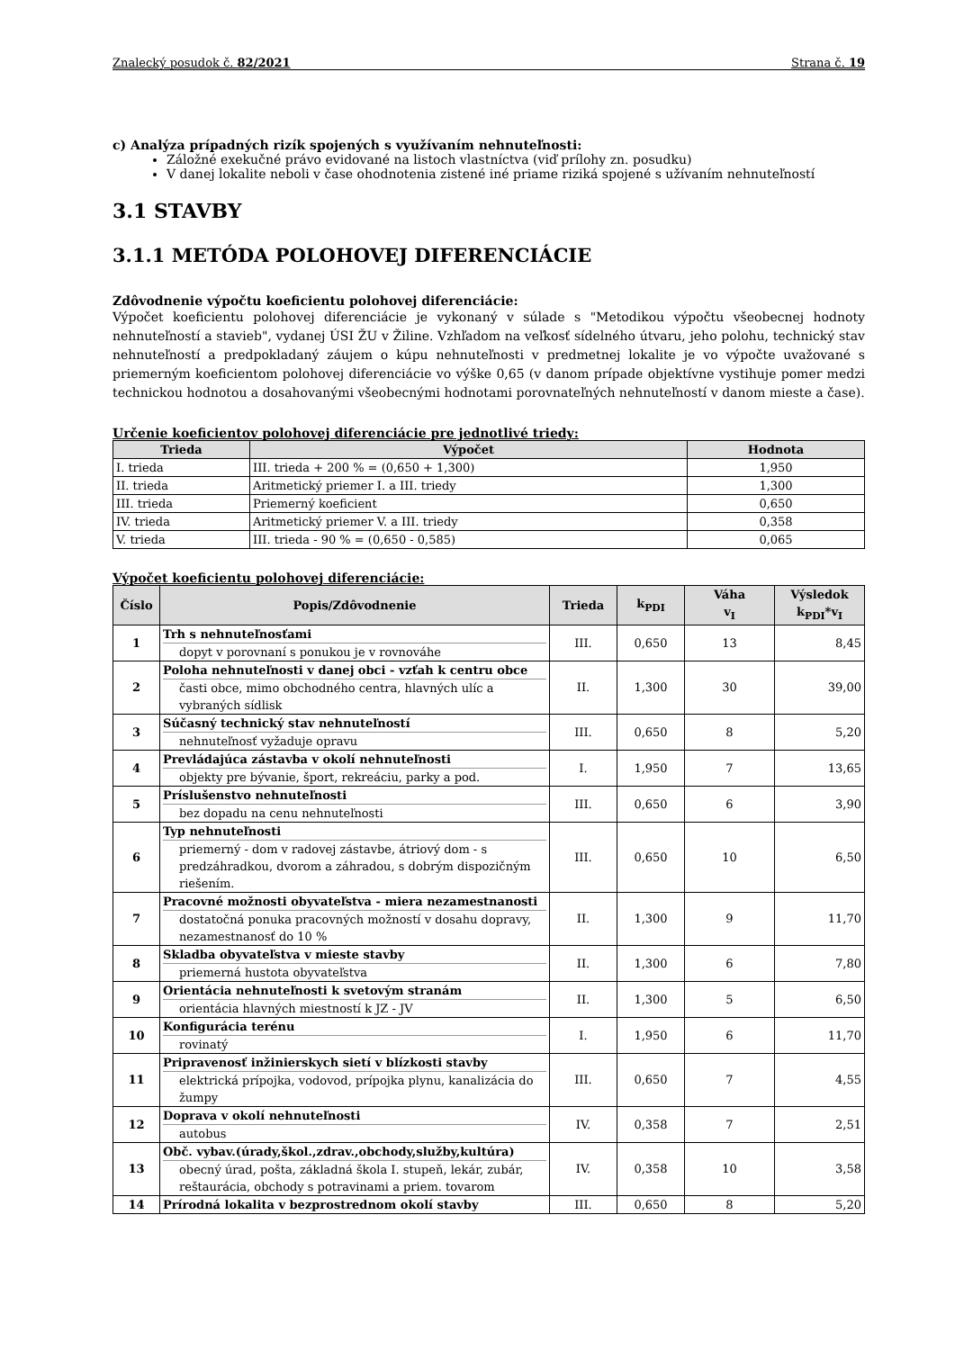Znalecký posudok č. 82/2021 Strana č. 19
c) Analýza prípadných rizík spojených s využívaním nehnuteľnosti:
Záložné exekučné právo evidované na listoch vlastníctva (viď prílohy zn. posudku)
V danej lokalite neboli v čase ohodnotenia zistené iné priame riziká spojené s užívaním nehnuteľností
3.1 STAVBY
3.1.1 METÓDA POLOHOVEJ DIFERENCIÁCIE
Zdôvodnenie výpočtu koeficientu polohovej diferenciácie:
Výpočet koeficientu polohovej diferenciácie je vykonaný v súlade s "Metodikou výpočtu všeobecnej hodnoty nehnuteľností a stavieb", vydanej ÚSI ŽU v Žiline. Vzhľadom na veľkosť sídelného útvaru, jeho polohu, technický stav nehnuteľností a predpokladaný záujem o kúpu nehnuteľnosti v predmetnej lokalite je vo výpočte uvažované s priemerným koeficientom polohovej diferenciácie vo výške 0,65 (v danom prípade objektívne vystihuje pomer medzi technickou hodnotou a dosahovanými všeobecnými hodnotami porovnateľných nehnuteľností v danom mieste a čase).
Určenie koeficientov polohovej diferenciácie pre jednotlivé triedy:
| Trieda | Výpočet | Hodnota |
| --- | --- | --- |
| I. trieda | III. trieda + 200 % = (0,650 + 1,300) | 1,950 |
| II. trieda | Aritmetický priemer I. a III. triedy | 1,300 |
| III. trieda | Priemerný koeficient | 0,650 |
| IV. trieda | Aritmetický priemer V. a III. triedy | 0,358 |
| V. trieda | III. trieda - 90 % = (0,650 - 0,585) | 0,065 |
Výpočet koeficientu polohovej diferenciácie:
| Číslo | Popis/Zdôvodnenie | Trieda | k<sub>PDI</sub> | Váha v<sub>I</sub> | Výsledok k<sub>PDI</sub>*v<sub>I</sub> |
| --- | --- | --- | --- | --- | --- |
| 1 | Trh s nehnuteľnosťami dopyt v porovnaní s ponukou je v rovnováhe | III. | 0,650 | 13 | 8,45 |
| 2 | Poloha nehnuteľnosti v danej obci - vzťah k centru obce časti obce, mimo obchodného centra, hlavných ulíc a vybraných sídlisk | II. | 1,300 | 30 | 39,00 |
| 3 | Súčasný technický stav nehnuteľností nehnuteľnosť vyžaduje opravu | III. | 0,650 | 8 | 5,20 |
| 4 | Prevládajúca zástavba v okolí nehnuteľnosti objekty pre bývanie, šport, rekreáciu, parky a pod. | I. | 1,950 | 7 | 13,65 |
| 5 | Príslušenstvo nehnuteľnosti bez dopadu na cenu nehnuteľnosti | III. | 0,650 | 6 | 3,90 |
| 6 | Typ nehnuteľnosti priemerný - dom v radovej zástavbe, átriový dom - s predzáhradkou, dvorom a záhradou, s dobrým dispozičným riešením. | III. | 0,650 | 10 | 6,50 |
| 7 | Pracovné možnosti obyvateľstva - miera nezamestnanosti dostatočná ponuka pracovných možností v dosahu dopravy, nezamestnanosť do 10 % | II. | 1,300 | 9 | 11,70 |
| 8 | Skladba obyvateľstva v mieste stavby priemerná hustota obyvateľstva | II. | 1,300 | 6 | 7,80 |
| 9 | Orientácia nehnuteľnosti k svetovým stranám orientácia hlavných miestností k JZ - JV | II. | 1,300 | 5 | 6,50 |
| 10 | Konfigurácia terénu rovinatý | I. | 1,950 | 6 | 11,70 |
| 11 | Pripravenosť inžinierskych sietí v blízkosti stavby elektrická prípojka, vodovod, prípojka plynu, kanalizácia do žumpy | III. | 0,650 | 7 | 4,55 |
| 12 | Doprava v okolí nehnuteľnosti autobus | IV. | 0,358 | 7 | 2,51 |
| 13 | Obč. vybav.(úrady,škol.,zdrav.,obchody,služby,kultúra) obecný úrad, pošta, základná škola I. stupeň, lekár, zubár, reštaurácia, obchody s potravinami a priem. tovarom | IV. | 0,358 | 10 | 3,58 |
| 14 | Prírodná lokalita v bezprostrednom okolí stavby | III. | 0,650 | 8 | 5,20 |